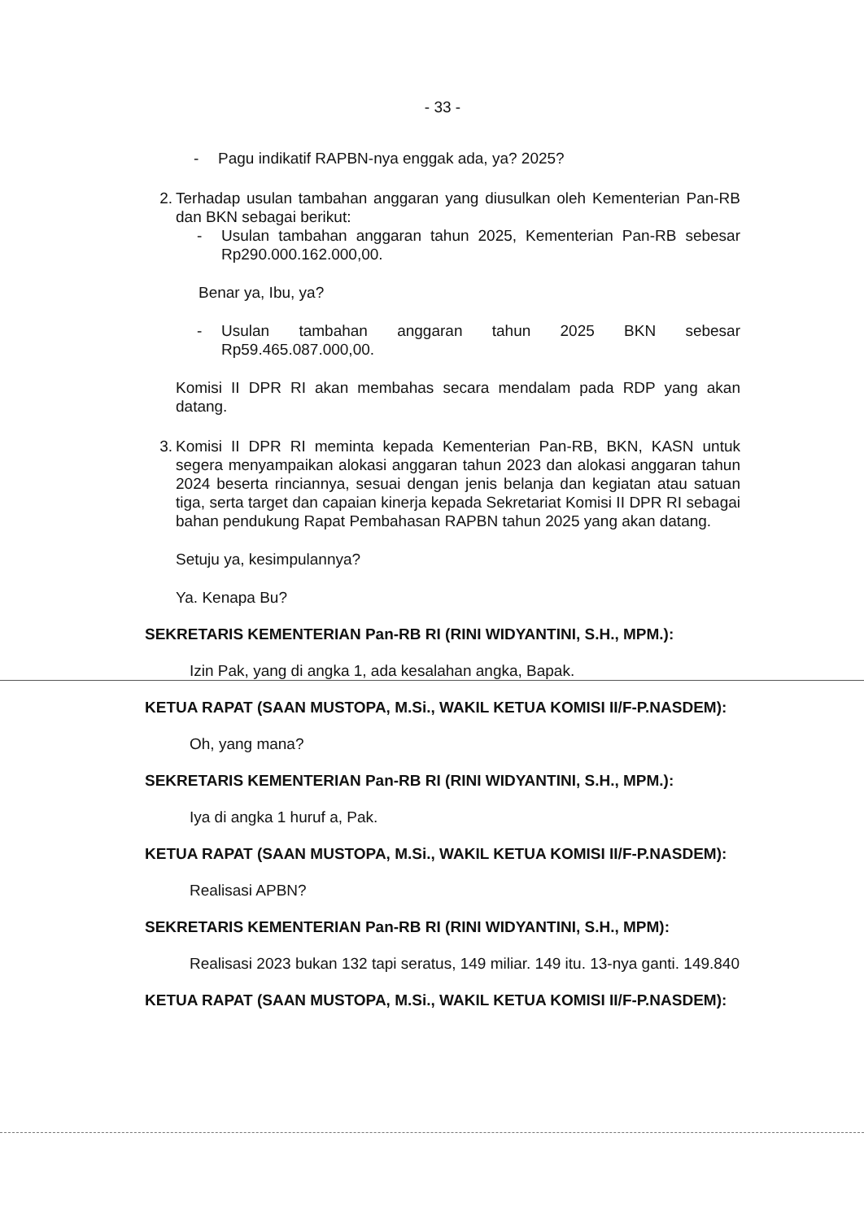- 33 -
- Pagu indikatif RAPBN-nya enggak ada, ya? 2025?
2. Terhadap usulan tambahan anggaran yang diusulkan oleh Kementerian Pan-RB dan BKN sebagai berikut:
- Usulan tambahan anggaran tahun 2025, Kementerian Pan-RB sebesar Rp290.000.162.000,00.
Benar ya, Ibu, ya?
- Usulan tambahan anggaran tahun 2025 BKN sebesar Rp59.465.087.000,00.
Komisi II DPR RI akan membahas secara mendalam pada RDP yang akan datang.
3. Komisi II DPR RI meminta kepada Kementerian Pan-RB, BKN, KASN untuk segera menyampaikan alokasi anggaran tahun 2023 dan alokasi anggaran tahun 2024 beserta rinciannya, sesuai dengan jenis belanja dan kegiatan atau satuan tiga, serta target dan capaian kinerja kepada Sekretariat Komisi II DPR RI sebagai bahan pendukung Rapat Pembahasan RAPBN tahun 2025 yang akan datang.
Setuju ya, kesimpulannya?
Ya. Kenapa Bu?
SEKRETARIS KEMENTERIAN Pan-RB RI (RINI WIDYANTINI, S.H., MPM.):
Izin Pak, yang di angka 1, ada kesalahan angka, Bapak.
KETUA RAPAT (SAAN MUSTOPA, M.Si., WAKIL KETUA KOMISI II/F-P.NASDEM):
Oh, yang mana?
SEKRETARIS KEMENTERIAN Pan-RB RI (RINI WIDYANTINI, S.H., MPM.):
Iya di angka 1 huruf a, Pak.
KETUA RAPAT (SAAN MUSTOPA, M.Si., WAKIL KETUA KOMISI II/F-P.NASDEM):
Realisasi APBN?
SEKRETARIS KEMENTERIAN Pan-RB RI (RINI WIDYANTINI, S.H., MPM):
Realisasi 2023 bukan 132 tapi seratus, 149 miliar. 149 itu. 13-nya ganti. 149.840
KETUA RAPAT (SAAN MUSTOPA, M.Si., WAKIL KETUA KOMISI II/F-P.NASDEM):